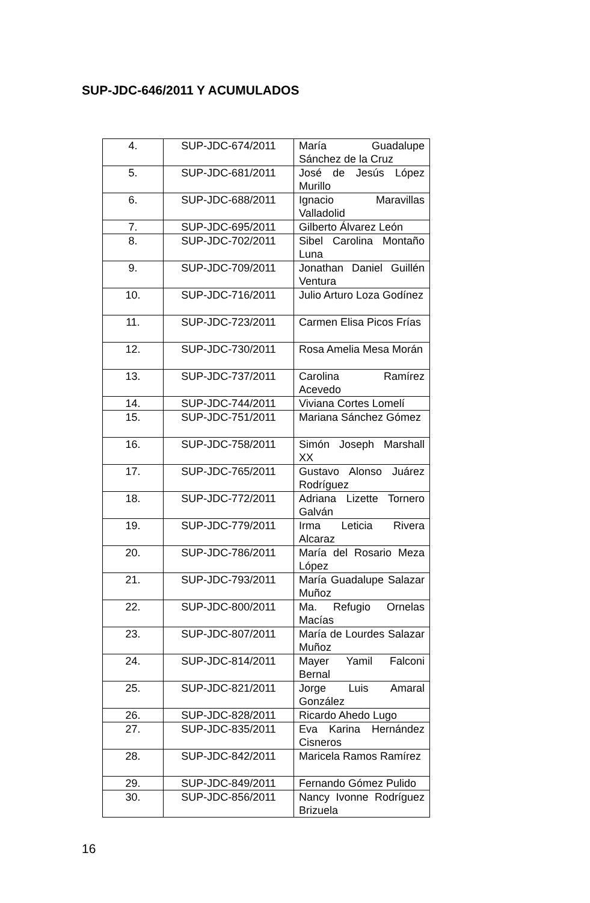SUP-JDC-646/2011 Y ACUMULADOS
| 4. | SUP-JDC-674/2011 | María Guadalupe Sánchez de la Cruz |
| 5. | SUP-JDC-681/2011 | José de Jesús López Murillo |
| 6. | SUP-JDC-688/2011 | Ignacio Maravillas Valladolid |
| 7. | SUP-JDC-695/2011 | Gilberto Álvarez León |
| 8. | SUP-JDC-702/2011 | Sibel Carolina Montaño Luna |
| 9. | SUP-JDC-709/2011 | Jonathan Daniel Guillén Ventura |
| 10. | SUP-JDC-716/2011 | Julio Arturo Loza Godínez |
| 11. | SUP-JDC-723/2011 | Carmen Elisa Picos Frías |
| 12. | SUP-JDC-730/2011 | Rosa Amelia Mesa Morán |
| 13. | SUP-JDC-737/2011 | Carolina Ramírez Acevedo |
| 14. | SUP-JDC-744/2011 | Viviana Cortes Lomelí |
| 15. | SUP-JDC-751/2011 | Mariana Sánchez Gómez |
| 16. | SUP-JDC-758/2011 | Simón Joseph Marshall XX |
| 17. | SUP-JDC-765/2011 | Gustavo Alonso Juárez Rodríguez |
| 18. | SUP-JDC-772/2011 | Adriana Lizette Tornero Galván |
| 19. | SUP-JDC-779/2011 | Irma Leticia Rivera Alcaraz |
| 20. | SUP-JDC-786/2011 | María del Rosario Meza López |
| 21. | SUP-JDC-793/2011 | María Guadalupe Salazar Muñoz |
| 22. | SUP-JDC-800/2011 | Ma. Refugio Ornelas Macías |
| 23. | SUP-JDC-807/2011 | María de Lourdes Salazar Muñoz |
| 24. | SUP-JDC-814/2011 | Mayer Yamil Falconi Bernal |
| 25. | SUP-JDC-821/2011 | Jorge Luis Amaral González |
| 26. | SUP-JDC-828/2011 | Ricardo Ahedo Lugo |
| 27. | SUP-JDC-835/2011 | Eva Karina Hernández Cisneros |
| 28. | SUP-JDC-842/2011 | Maricela Ramos Ramírez |
| 29. | SUP-JDC-849/2011 | Fernando Gómez Pulido |
| 30. | SUP-JDC-856/2011 | Nancy Ivonne Rodríguez Brizuela |
16